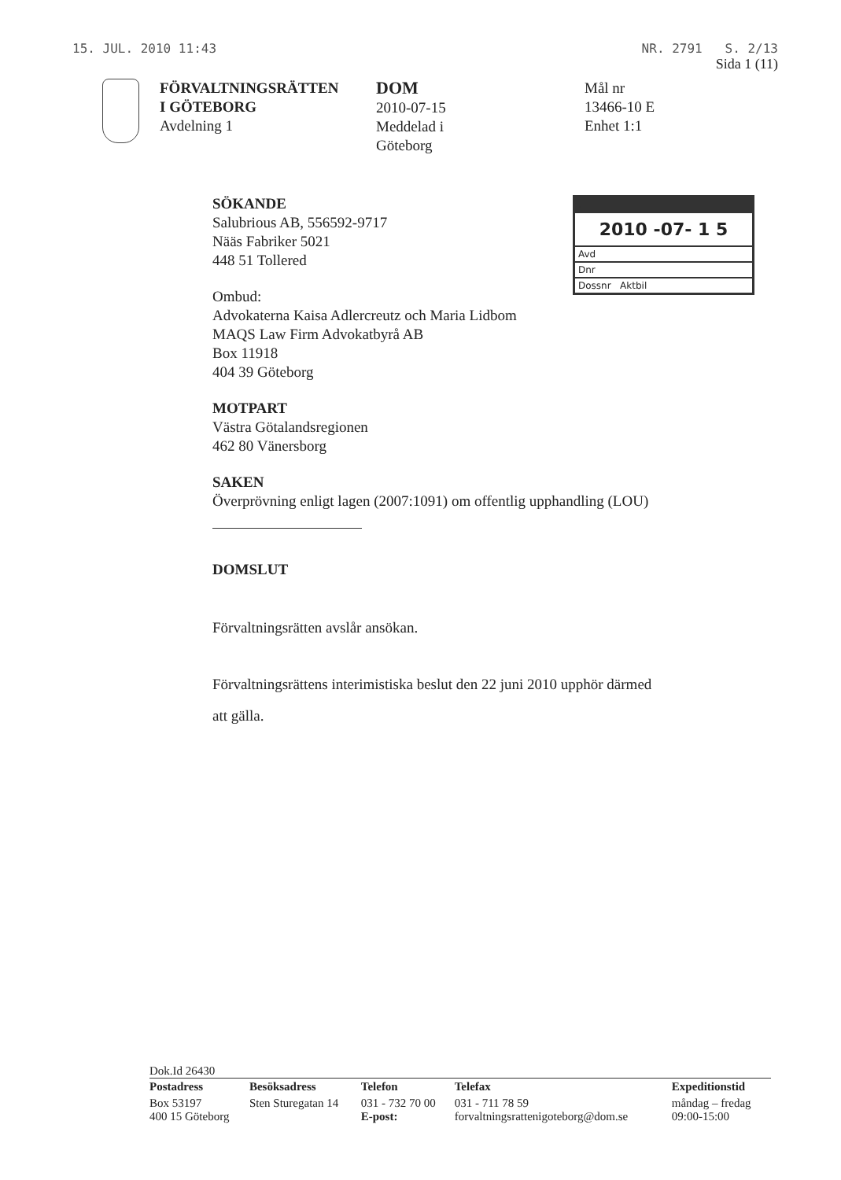15. JUL. 2010 11:43 NR. 2791 S. 2/13
Sida 1 (11)
FÖRVALTNINGSRÄTTEN
I GÖTEBORG
Avdelning 1
DOM
2010-07-15
Meddelad i
Göteborg
Mål nr
13466-10 E
Enhet 1:1
.
2010 -07- 1 5
Avd
Dnr
Dossnr Aktbil
SÖKANDE
Salubrious AB, 556592-9717
Nääs Fabriker 5021
448 51 Tollered
Ombud:
Advokaterna Kaisa Adlercreutz och Maria Lidbom
MAQS Law Firm Advokatbyrå AB
Box 11918
404 39 Göteborg
MOTPART
Västra Götalandsregionen
462 80 Vänersborg
SAKEN
Överprövning enligt lagen (2007:1091) om offentlig upphandling (LOU)
DOMSLUT
Förvaltningsrätten avslår ansökan.
Förvaltningsrättens interimistiska beslut den 22 juni 2010 upphör därmed
att gälla.
Dok.Id 26430
| Postadress | Besöksadress | Telefon | Telefax | Expeditionstid |
| --- | --- | --- | --- | --- |
| Box 53197 400 15 Göteborg | Sten Sturegatan 14 | 031 - 732 70 00 E-post: | 031 - 711 78 59 forvaltningsrattenigoteborg@dom.se | måndag – fredag 09:00-15:00 |